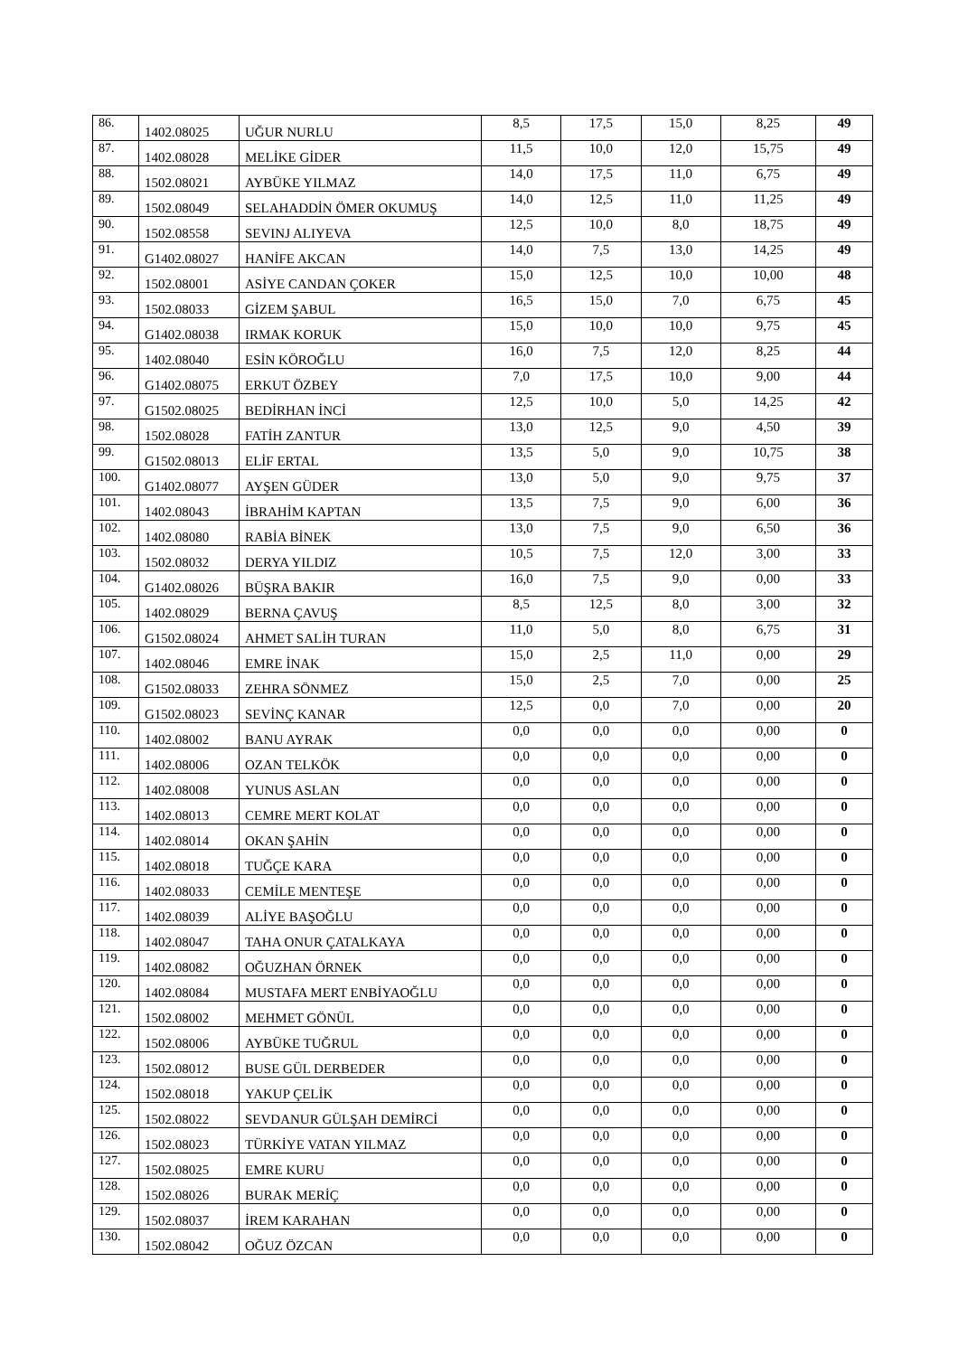| 86. | 1402.08025 | UĞUR NURLU | 8,5 | 17,5 | 15,0 | 8,25 | 49 |
| 87. | 1402.08028 | MELİKE GİDER | 11,5 | 10,0 | 12,0 | 15,75 | 49 |
| 88. | 1502.08021 | AYBÜKE YILMAZ | 14,0 | 17,5 | 11,0 | 6,75 | 49 |
| 89. | 1502.08049 | SELAHADDİN ÖMER OKUMUŞ | 14,0 | 12,5 | 11,0 | 11,25 | 49 |
| 90. | 1502.08558 | SEVINJ ALIYEVA | 12,5 | 10,0 | 8,0 | 18,75 | 49 |
| 91. | G1402.08027 | HANİFE AKCAN | 14,0 | 7,5 | 13,0 | 14,25 | 49 |
| 92. | 1502.08001 | ASİYE CANDAN ÇOKER | 15,0 | 12,5 | 10,0 | 10,00 | 48 |
| 93. | 1502.08033 | GİZEM ŞABUL | 16,5 | 15,0 | 7,0 | 6,75 | 45 |
| 94. | G1402.08038 | IRMAK KORUK | 15,0 | 10,0 | 10,0 | 9,75 | 45 |
| 95. | 1402.08040 | ESİN KÖROĞLU | 16,0 | 7,5 | 12,0 | 8,25 | 44 |
| 96. | G1402.08075 | ERKUT ÖZBEY | 7,0 | 17,5 | 10,0 | 9,00 | 44 |
| 97. | G1502.08025 | BEDİRHAN İNCİ | 12,5 | 10,0 | 5,0 | 14,25 | 42 |
| 98. | 1502.08028 | FATİH ZANTUR | 13,0 | 12,5 | 9,0 | 4,50 | 39 |
| 99. | G1502.08013 | ELİF ERTAL | 13,5 | 5,0 | 9,0 | 10,75 | 38 |
| 100. | G1402.08077 | AYŞEN GÜDER | 13,0 | 5,0 | 9,0 | 9,75 | 37 |
| 101. | 1402.08043 | İBRAHİM KAPTAN | 13,5 | 7,5 | 9,0 | 6,00 | 36 |
| 102. | 1402.08080 | RABİA BİNEK | 13,0 | 7,5 | 9,0 | 6,50 | 36 |
| 103. | 1502.08032 | DERYA YILDIZ | 10,5 | 7,5 | 12,0 | 3,00 | 33 |
| 104. | G1402.08026 | BÜŞRA BAKIR | 16,0 | 7,5 | 9,0 | 0,00 | 33 |
| 105. | 1402.08029 | BERNA ÇAVUŞ | 8,5 | 12,5 | 8,0 | 3,00 | 32 |
| 106. | G1502.08024 | AHMET SALİH TURAN | 11,0 | 5,0 | 8,0 | 6,75 | 31 |
| 107. | 1402.08046 | EMRE İNAK | 15,0 | 2,5 | 11,0 | 0,00 | 29 |
| 108. | G1502.08033 | ZEHRA SÖNMEZ | 15,0 | 2,5 | 7,0 | 0,00 | 25 |
| 109. | G1502.08023 | SEVİNÇ KANAR | 12,5 | 0,0 | 7,0 | 0,00 | 20 |
| 110. | 1402.08002 | BANU AYRAK | 0,0 | 0,0 | 0,0 | 0,00 | 0 |
| 111. | 1402.08006 | OZAN TELKÖK | 0,0 | 0,0 | 0,0 | 0,00 | 0 |
| 112. | 1402.08008 | YUNUS ASLAN | 0,0 | 0,0 | 0,0 | 0,00 | 0 |
| 113. | 1402.08013 | CEMRE MERT KOLAT | 0,0 | 0,0 | 0,0 | 0,00 | 0 |
| 114. | 1402.08014 | OKAN ŞAHİN | 0,0 | 0,0 | 0,0 | 0,00 | 0 |
| 115. | 1402.08018 | TUĞÇE KARA | 0,0 | 0,0 | 0,0 | 0,00 | 0 |
| 116. | 1402.08033 | CEMİLE MENTEŞE | 0,0 | 0,0 | 0,0 | 0,00 | 0 |
| 117. | 1402.08039 | ALİYE BAŞOĞLU | 0,0 | 0,0 | 0,0 | 0,00 | 0 |
| 118. | 1402.08047 | TAHA ONUR ÇATALKAYA | 0,0 | 0,0 | 0,0 | 0,00 | 0 |
| 119. | 1402.08082 | OĞUZHAN ÖRNEK | 0,0 | 0,0 | 0,0 | 0,00 | 0 |
| 120. | 1402.08084 | MUSTAFA MERT ENBİYAOĞLU | 0,0 | 0,0 | 0,0 | 0,00 | 0 |
| 121. | 1502.08002 | MEHMET GÖNÜL | 0,0 | 0,0 | 0,0 | 0,00 | 0 |
| 122. | 1502.08006 | AYBÜKE TUĞRUL | 0,0 | 0,0 | 0,0 | 0,00 | 0 |
| 123. | 1502.08012 | BUSE GÜL DERBEDER | 0,0 | 0,0 | 0,0 | 0,00 | 0 |
| 124. | 1502.08018 | YAKUP ÇELİK | 0,0 | 0,0 | 0,0 | 0,00 | 0 |
| 125. | 1502.08022 | SEVDANUR GÜLŞAH DEMİRCİ | 0,0 | 0,0 | 0,0 | 0,00 | 0 |
| 126. | 1502.08023 | TÜRKİYE VATAN YILMAZ | 0,0 | 0,0 | 0,0 | 0,00 | 0 |
| 127. | 1502.08025 | EMRE KURU | 0,0 | 0,0 | 0,0 | 0,00 | 0 |
| 128. | 1502.08026 | BURAK MERİÇ | 0,0 | 0,0 | 0,0 | 0,00 | 0 |
| 129. | 1502.08037 | İREM KARAHAN | 0,0 | 0,0 | 0,0 | 0,00 | 0 |
| 130. | 1502.08042 | OĞUZ ÖZCAN | 0,0 | 0,0 | 0,0 | 0,00 | 0 |